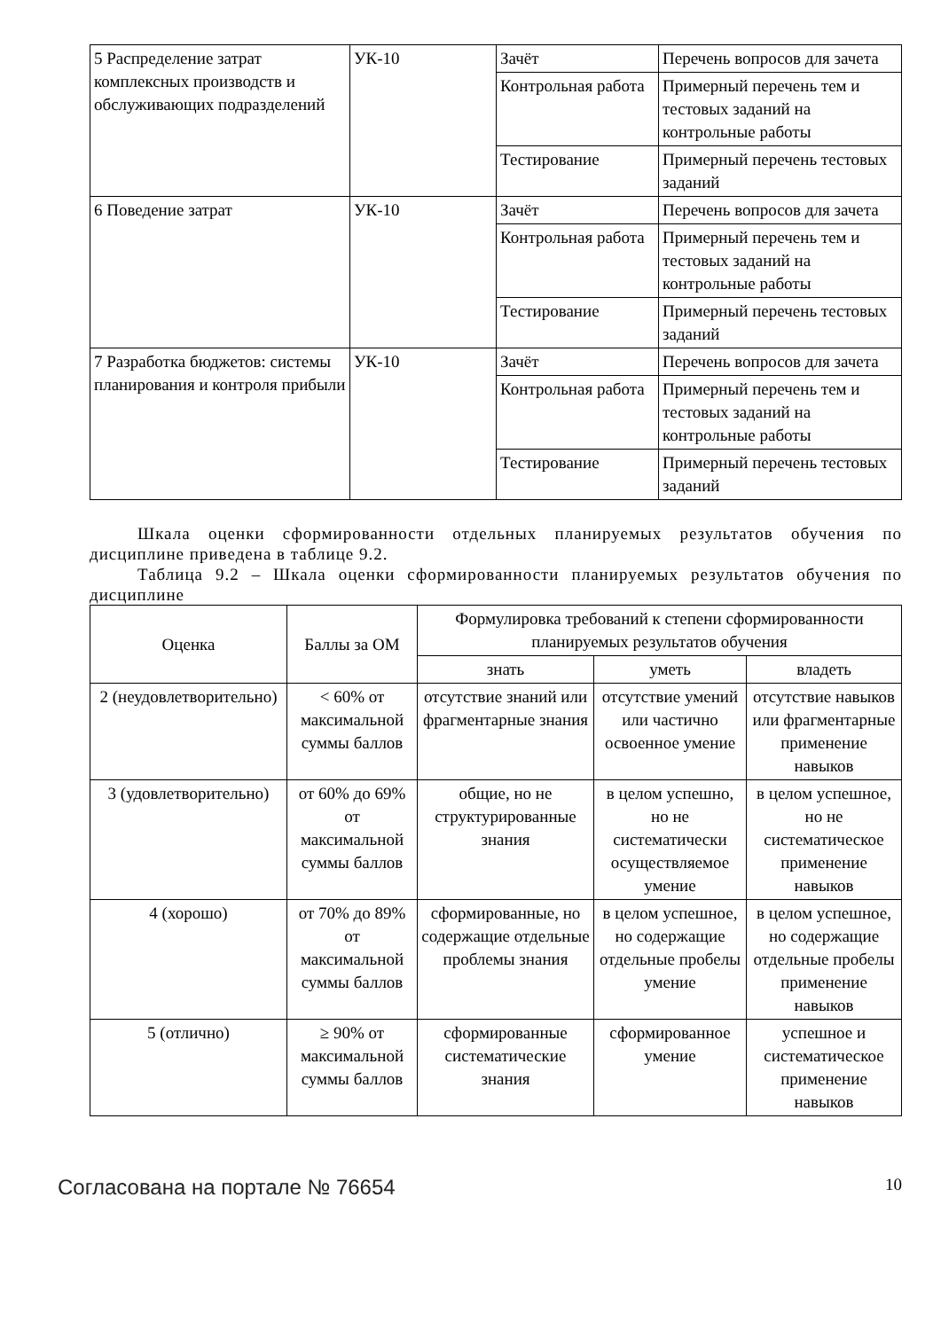| 5 Распределение затрат комплексных производств и обслуживающих подразделений | УК-10 | Зачёт | Перечень вопросов для зачета |
| | | Контрольная работа | Примерный перечень тем и тестовых заданий на контрольные работы |
| | | Тестирование | Примерный перечень тестовых заданий |
| 6 Поведение затрат | УК-10 | Зачёт | Перечень вопросов для зачета |
| | | Контрольная работа | Примерный перечень тем и тестовых заданий на контрольные работы |
| | | Тестирование | Примерный перечень тестовых заданий |
| 7 Разработка бюджетов: системы планирования и контроля прибыли | УК-10 | Зачёт | Перечень вопросов для зачета |
| | | Контрольная работа | Примерный перечень тем и тестовых заданий на контрольные работы |
| | | Тестирование | Примерный перечень тестовых заданий |
Шкала оценки сформированности отдельных планируемых результатов обучения по дисциплине приведена в таблице 9.2.
Таблица 9.2 – Шкала оценки сформированности планируемых результатов обучения по дисциплине
| Оценка | Баллы за ОМ | Формулировка требований к степени сформированности планируемых результатов обучения | | |
| --- | --- | --- | --- | --- |
| | | знать | уметь | владеть |
| 2 (неудовлетворительно) | < 60% от максимальной суммы баллов | отсутствие знаний или фрагментарные знания | отсутствие умений или частично освоенное умение | отсутствие навыков или фрагментарные применение навыков |
| 3 (удовлетворительно) | от 60% до 69% от максимальной суммы баллов | общие, но не структурированные знания | в целом успешно, но не систематически осуществляемое умение | в целом успешное, но не систематическое применение навыков |
| 4 (хорошо) | от 70% до 89% от максимальной суммы баллов | сформированные, но содержащие отдельные проблемы знания | в целом успешное, но содержащие отдельные пробелы умение | в целом успешное, но содержащие отдельные пробелы применение навыков |
| 5 (отлично) | ≥ 90% от максимальной суммы баллов | сформированные систематические знания | сформированное умение | успешное и систематическое применение навыков |
Согласована на портале № 76654 10